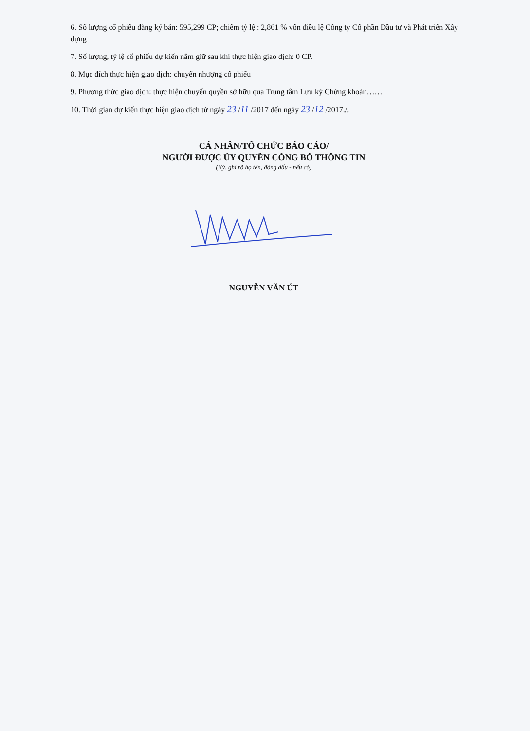6. Số lượng cổ phiếu đăng ký bán: 595,299 CP; chiếm tỷ lệ : 2,861 % vốn điều lệ Công ty Cổ phần Đầu tư và Phát triển Xây dựng
7. Số lượng, tỷ lệ cổ phiếu dự kiến nắm giữ sau khi thực hiện giao dịch: 0 CP.
8. Mục đích thực hiện giao dịch: chuyển nhượng cổ phiếu
9. Phương thức giao dịch: thực hiện chuyển quyền sở hữu qua Trung tâm Lưu ký Chứng khoán……
10. Thời gian dự kiến thực hiện giao dịch từ ngày 23 /11 /2017 đến ngày 23 /12 /2017./.
CÁ NHÂN/TỔ CHỨC BÁO CÁO/
NGƯỜI ĐƯỢC ỦY QUYỀN CÔNG BỐ THÔNG TIN
(Ký, ghi rõ họ tên, đóng dấu - nếu có)
NGUYỄN VĂN ÚT